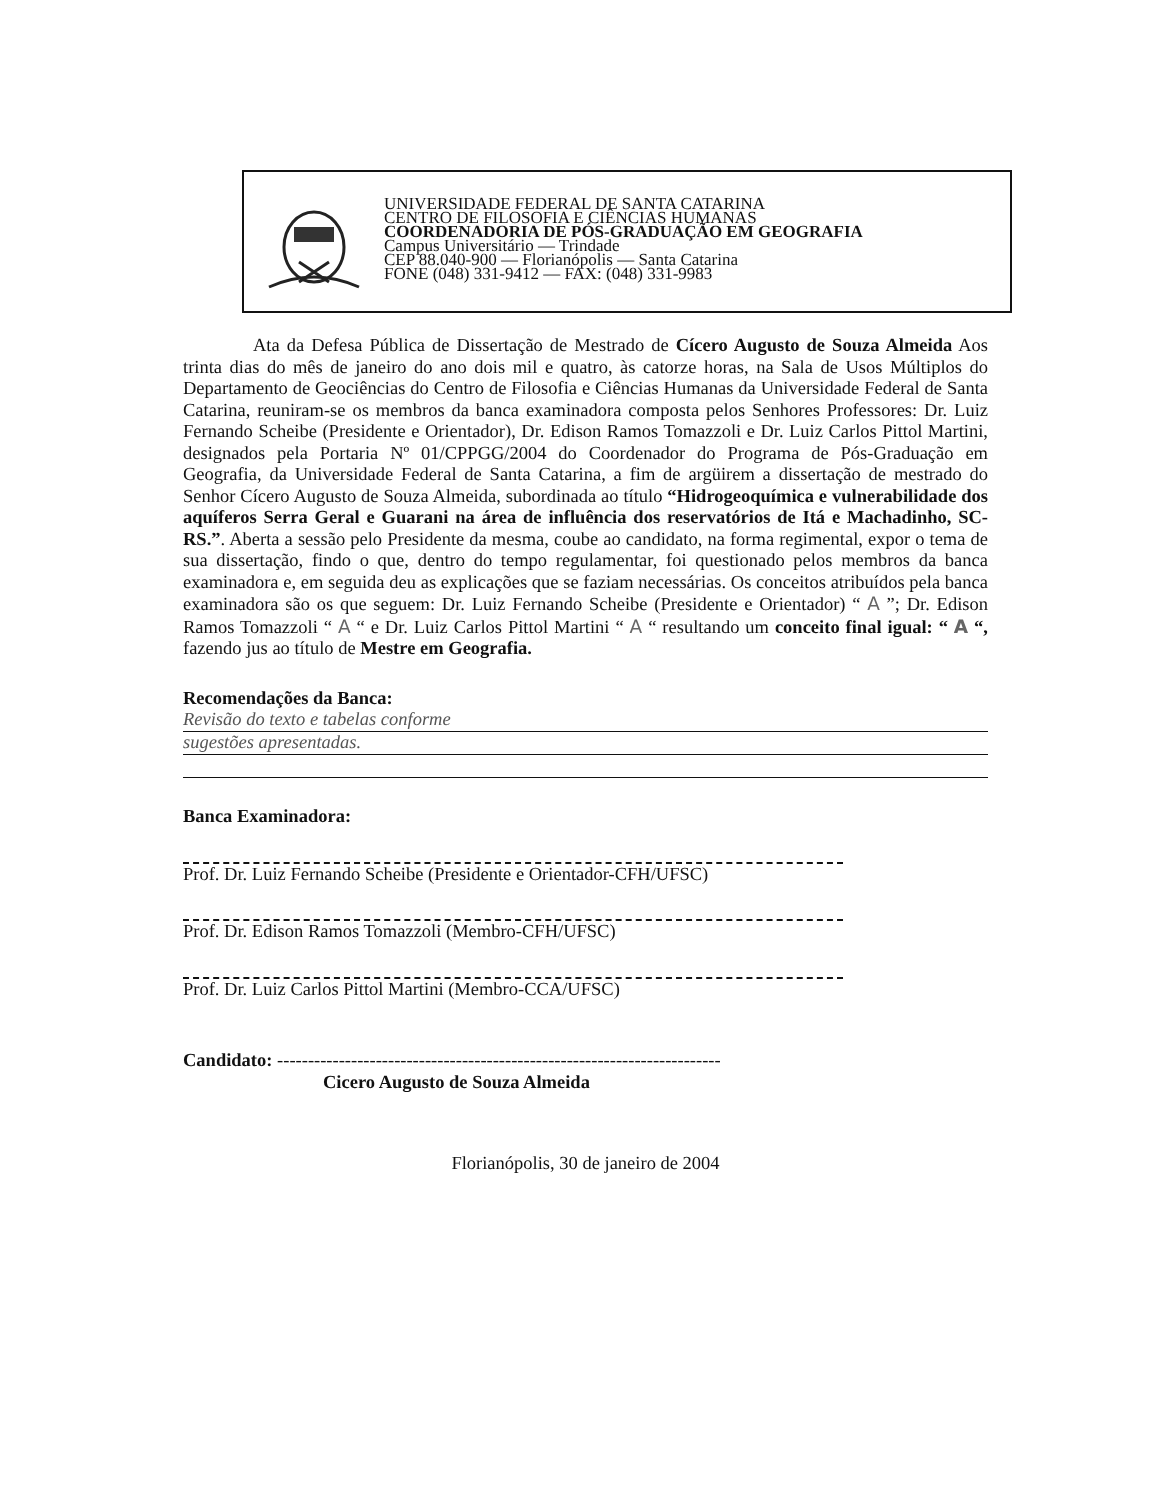UNIVERSIDADE FEDERAL DE SANTA CATARINA
CENTRO DE FILOSOFIA E CIÊNCIAS HUMANAS
COORDENADORIA DE PÓS-GRADUAÇÃO EM GEOGRAFIA
Campus Universitário — Trindade
CEP 88.040-900 — Florianópolis — Santa Catarina
FONE (048) 331-9412 — FAX: (048) 331-9983
Ata da Defesa Pública de Dissertação de Mestrado de Cícero Augusto de Souza Almeida Aos trinta dias do mês de janeiro do ano dois mil e quatro, às catorze horas, na Sala de Usos Múltiplos do Departamento de Geociências do Centro de Filosofia e Ciências Humanas da Universidade Federal de Santa Catarina, reuniram-se os membros da banca examinadora composta pelos Senhores Professores: Dr. Luiz Fernando Scheibe (Presidente e Orientador), Dr. Edison Ramos Tomazzoli e Dr. Luiz Carlos Pittol Martini, designados pela Portaria Nº 01/CPPGG/2004 do Coordenador do Programa de Pós-Graduação em Geografia, da Universidade Federal de Santa Catarina, a fim de argüirem a dissertação de mestrado do Senhor Cícero Augusto de Souza Almeida, subordinada ao título “Hidrogeoquímica e vulnerabilidade dos aquíferos Serra Geral e Guarani na área de influência dos reservatórios de Itá e Machadinho, SC-RS.”. Aberta a sessão pelo Presidente da mesma, coube ao candidato, na forma regimental, expor o tema de sua dissertação, findo o que, dentro do tempo regulamentar, foi questionado pelos membros da banca examinadora e, em seguida deu as explicações que se faziam necessárias. Os conceitos atribuídos pela banca examinadora são os que seguem: Dr. Luiz Fernando Scheibe (Presidente e Orientador) “ A ”; Dr. Edison Ramos Tomazzoli “ A “ e Dr. Luiz Carlos Pittol Martini “ A “ resultando um conceito final igual: “ A “, fazendo jus ao título de Mestre em Geografia.
Recomendações da Banca:
Revisão do texto e tabelas conforme
sugestões apresentadas.
Banca Examinadora:
Prof. Dr. Luiz Fernando Scheibe (Presidente e Orientador-CFH/UFSC)
Prof. Dr. Edison Ramos Tomazzoli (Membro-CFH/UFSC)
Prof. Dr. Luiz Carlos Pittol Martini (Membro-CCA/UFSC)
Candidato: ------------------------------------------------------------------------
Cicero Augusto de Souza Almeida
Florianópolis, 30 de janeiro de 2004